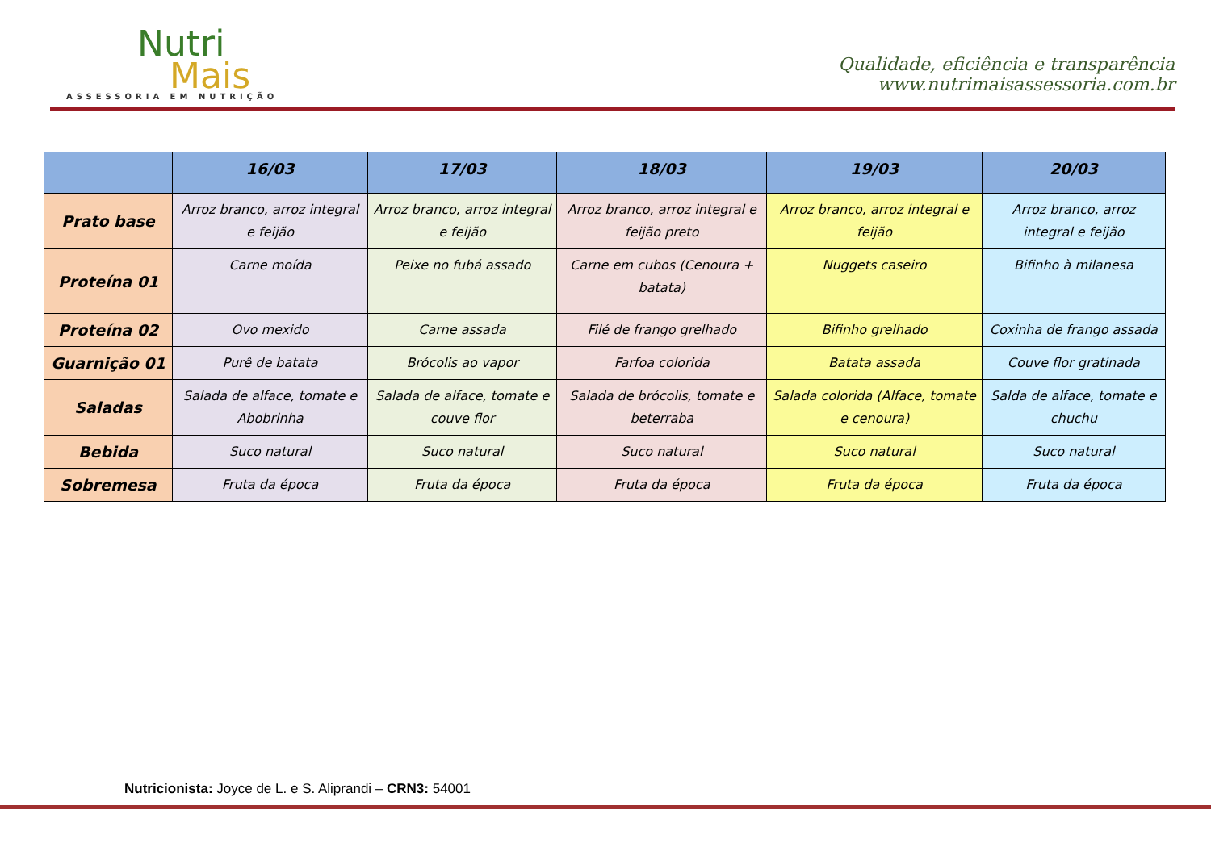Nutri
Mais
ASSESSORIA EM NUTRIÇÃO
Qualidade, eficiência e transparência
www.nutrimaisassessoria.com.br
| | 16/03 | 17/03 | 18/03 | 19/03 | 20/03 |
| --- | --- | --- | --- | --- | --- |
| Prato base | Arroz branco, arroz integral e feijão | Arroz branco, arroz integral e feijão | Arroz branco, arroz integral e feijão preto | Arroz branco, arroz integral e feijão | Arroz branco, arroz integral e feijão |
| Proteína 01 | Carne moída | Peixe no fubá assado | Carne em cubos (Cenoura + batata) | Nuggets caseiro | Bifinho à milanesa |
| Proteína 02 | Ovo mexido | Carne assada | Filé de frango grelhado | Bifinho grelhado | Coxinha de frango assada |
| Guarnição 01 | Purê de batata | Brócolis ao vapor | Farfoa colorida | Batata assada | Couve flor gratinada |
| Saladas | Salada de alface, tomate e Abobrinha | Salada de alface, tomate e couve flor | Salada de brócolis, tomate e beterraba | Salada colorida (Alface, tomate e cenoura) | Salda de alface, tomate e chuchu |
| Bebida | Suco natural | Suco natural | Suco natural | Suco natural | Suco natural |
| Sobremesa | Fruta da época | Fruta da época | Fruta da época | Fruta da época | Fruta da época |
Nutricionista: Joyce de L. e S. Aliprandi – CRN3: 54001